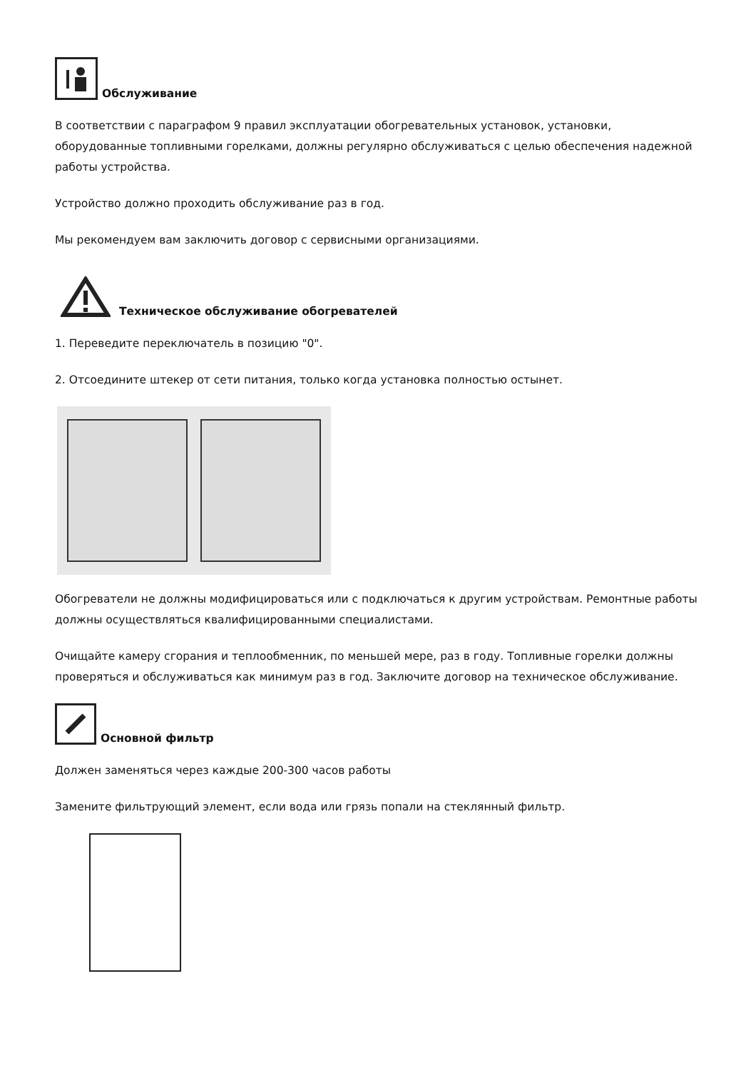Обслуживание
В соответствии с параграфом 9 правил эксплуатации обогревательных установок, установки, оборудованные топливными горелками, должны регулярно обслуживаться с целью обеспечения надежной работы устройства.
Устройство должно проходить обслуживание раз в год.
Мы рекомендуем вам заключить договор с сервисными организациями.
Техническое обслуживание обогревателей
1. Переведите переключатель в позицию "0".
2. Отсоедините штекер от сети питания, только когда установка полностью остынет.
Обогреватели не должны модифицироваться или с подключаться к другим устройствам. Ремонтные работы должны осуществляться квалифицированными специалистами.
Очищайте камеру сгорания и теплообменник, по меньшей мере, раз в году. Топливные горелки должны проверяться и обслуживаться как минимум раз в год. Заключите договор на техническое обслуживание.
Основной фильтр
Должен заменяться через каждые 200-300 часов работы
Замените фильтрующий элемент, если вода или грязь попали на стеклянный фильтр.